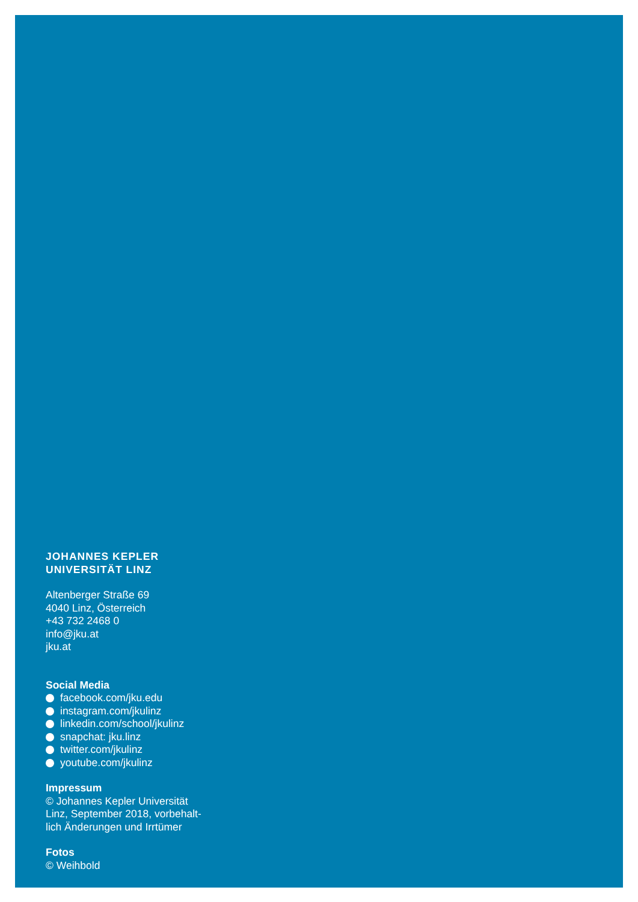JOHANNES KEPLER
UNIVERSITÄT LINZ
Altenberger Straße 69
4040 Linz, Österreich
+43 732 2468 0
info@jku.at
jku.at
Social Media
facebook.com/jku.edu
instagram.com/jkulinz
linkedin.com/school/jkulinz
snapchat: jku.linz
twitter.com/jkulinz
youtube.com/jkulinz
Impressum
© Johannes Kepler Universität
Linz, September 2018, vorbehalt-
lich Änderungen und Irrtümer
Fotos
© Weihbold